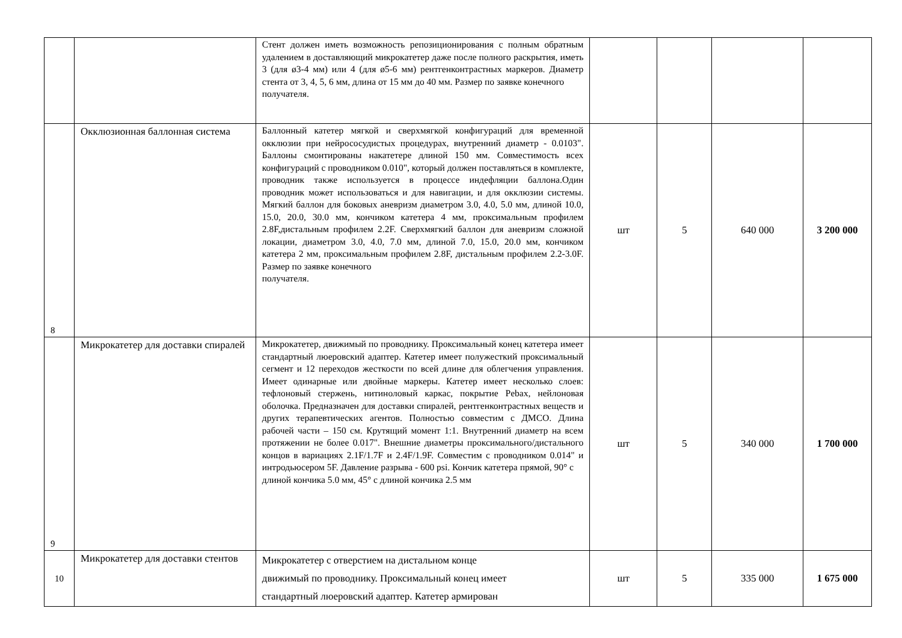| | | Стент должен иметь возможность репозиционирования с полным обратным удалением в доставляющий микрокатетер даже после полного раскрытия, иметь 3 (для ø3-4 мм) или 4 (для ø5-6 мм) рентгенконтрастных маркеров. Диаметр стента от 3, 4, 5, 6 мм, длина от 15 мм до 40 мм. Размер по заявке конечного получателя. | | | | |
| 8 | Окклюзионная баллонная система | Баллонный катетер мягкой и сверхмягкой конфигураций для временной окклюзии при нейрососудистых процедурах, внутренний диаметр - 0.0103". Баллоны смонтированы накатетере длиной 150 мм. Совместимость всех конфигураций с проводником 0.010", который должен поставляться в комплекте, проводник также используется в процессе индефляции баллона.Один проводник может использоваться и для навигации, и для окклюзии системы. Мягкий баллон для боковых аневризм диаметром 3.0, 4.0, 5.0 мм, длиной 10.0, 15.0, 20.0, 30.0 мм, кончиком катетера 4 мм, проксимальным профилем 2.8F,дистальным профилем 2.2F. Сверхмягкий баллон для аневризм сложной локации, диаметром 3.0, 4.0, 7.0 мм, длиной 7.0, 15.0, 20.0 мм, кончиком катетера 2 мм, проксимальным профилем 2.8F, дистальным профилем 2.2-3.0F. Размер по заявке конечного получателя. | шт | 5 | 640 000 | 3 200 000 |
| 9 | Микрокатетер для доставки спиралей | Микрокатетер, движимый по проводнику. Проксимальный конец катетера имеет стандартный люеровский адаптер. Катетер имеет полужесткий проксимальный сегмент и 12 переходов жесткости по всей длине для облегчения управления. Имеет одинарные или двойные маркеры. Катетер имеет несколько слоев: тефлоновый стержень, нитиноловый каркас, покрытие Pebax, нейлоновая оболочка. Предназначен для доставки спиралей, рентгенконтрастных веществ и других терапевтических агентов. Полностью совместим с ДМСО. Длина рабочей части – 150 см. Крутящий момент 1:1. Внутренний диаметр на всем протяжении не более 0.017". Внешние диаметры проксимального/дистального концов в вариациях 2.1F/1.7F и 2.4F/1.9F. Совместим с проводником 0.014" и интродьюсером 5F. Давление разрыва - 600 psi. Кончик катетера прямой, 90° с длиной кончика 5.0 мм, 45° с длиной кончика 2.5 мм | шт | 5 | 340 000 | 1 700 000 |
| 10 | Микрокатетер для доставки стентов | Микрокатетер с отверстием на дистальном конце движимый по проводнику. Проксимальный конец имеет стандартный люеровский адаптер. Катетер армирован | шт | 5 | 335 000 | 1 675 000 |